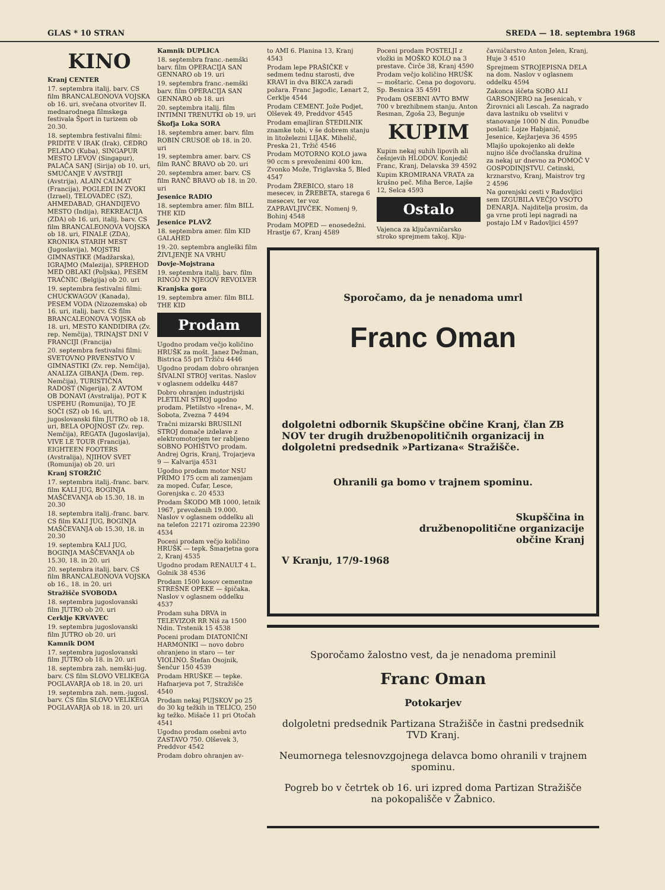GLAS * 10 STRAN SREDA — 18. septembra 1968
KINO
Kranj CENTER
17. septembra italij. barv. CS film BRANCALEONOVA VOJSKA ob 16. uri, svečana otvoritev II. mednarodnega filmskega festivala Šport in turizem ob 20.30.
18. septembra festivalni filmi: PRIDITE V IRAK (Irak), CEDRO PELADO (Kuba), SINGAPUR MESTO LEVOV (Singapur), PALAČA SANJ (Sirija) ob 10. uri, SMUČANJE V AVSTRIJI (Avstrija), ALAIN CALMAT (Francija), POGLEDI IN ZVOKI (Izrael), TELOVADEC (SZ), AHMEDABAD, GHANDIJEVO MESTO (Indija), REKREACIJA (ZDA) ob 16. uri, italij. barv. CS film BRANCALEONOVA VOJSKA ob 18. uri, FINALE (ZDA), KRONIKA STARIH MEST (Jugoslavija), MOJSTRI GIMNASTIKE (Madžarska), IGRAJMO (Malezija), SPREHOD MED OBLAKI (Poljska), PESEM TRAČNIC (Belgija) ob 20. uri
19. septembra festivalni filmi: CHUCKWAGOV (Kanada), PESEM VODA (Nizozemska) ob 16. uri, italij. barv. CS film BRANCALEONOVA VOJSKA ob 18. uri, MESTO KANDIDIRA (Zv. rep. Nemčija), TRINAJST DNI V FRANCIJI (Francija)
20. septembra festivalni filmi: SVETOVNO PRVENSTVO V GIMNASTIKI (Zv. rep. Nemčija), ANALIZA GIBANJA (Dem. rep. Nemčija), TURISTIČNA RADOST (Nigerija), Z AVTOM OB DONAVI (Avstralija), POT K USPEHU (Romunija), TO JE SOČI (SZ) ob 16. uri, jugoslovanski film JUTRO ob 18. uri, BELA OPOJNOST (Zv. rep. Nemčija), REGATA (Jugoslavija), VIVE LE TOUR (Francija), EIGHTEEN FOOTERS (Avstralija), NJIHOV SVET (Romunija) ob 20. uri
Kranj STORŽIČ
17. septembra italij.-franc. barv. film KALI JUG, BOGINJA MAŠČEVANJA ob 15.30, 18. in 20.30
18. septembra italij.-franc. barv. CS film KALI JUG, BOGINJA MAŠČEVANJA ob 15.30, 18. in 20.30
19. septembra KALI JUG, BOGINJA MAŠČEVANJA ob 15.30, 18. in 20. uri
20. septembra italij. barv. CS film BRANCALEONOVA VOJSKA ob 16., 18. in 20. uri
Stražišče SVOBODA
18. septembra jugoslovanski film JUTRO ob 20. uri
Cerklje KRVAVEC
19. septembra jugoslovanski film JUTRO ob 20. uri
Kamnik DOM
17. septembra jugoslovanski film JUTRO ob 18. in 20. uri
18. septembra zah. nemški-jug. barv. CS film SLOVO VELIKEGA POGLAVARJA ob 18. in 20. uri
19. septembra zah. nem.-jugosl. barv. CS film SLOVO VELIKEGA POGLAVARJA ob 18. in 20. uri
Kamnik DUPLICA
18. septembra franc.-nemški barv. film OPERACIJA SAN GENNARO ob 19. uri
19. septembra franc.-nemški barv. film OPERACIJA SAN GENNARO ob 18. uri
20. septembra italij. film INTIMNI TRENUTKI ob 19. uri
Škofja Loka SORA
18. septembra amer. barv. film ROBIN CRUSOE ob 18. in 20. uri
19. septembra amer. barv. CS film RANČ BRAVO ob 20. uri
20. septembra amer. barv. CS film RANČ BRAVO ob 18. in 20. uri
Jesenice RADIO
18. septembra amer. film BILL THE KID
Jesenice PLAVŽ
18. septembra amer. film KID GALAHED
19.-20. septembra angleški film ŽIVLJENJE NA VRHU
Dovje-Mojstrana
19. septembra italij. barv. film RINGO IN NJEGOV REVOLVER
Kranjska gora
19. septembra amer. film BILL THE KID
Prodam
Ugodno prodam večjo količino HRUŠK za mošt. Janez Dežman, Bistrica 55 pri Tržiču 4446
Ugodno prodam dobro ohranjen ŠIVALNI STROJ veritas. Naslov v oglasnem oddelku 4487
Dobro ohranjen industrijski PLETILNI STROJ ugodno prodam. Pletilstvo »Irena«, M. Sobota, Zvezna 7 4494
Tračni mizarski BRUSILNI STROJ domače izdelave z elektromotorjem ter rabljeno SOBNO POHIŠTVO prodam. Andrej Ogris, Kranj, Trojarjeva 9 — Kalvarija 4531
Ugodno prodam motor NSU PRIMO 175 ccm ali zamenjam za moped. Čufar, Lesce, Gorenjska c. 20 4533
Prodam ŠKODO MB 1000, letnik 1967, prevoženih 19.000. Naslov v oglasnem oddelku ali na telefon 22171 oziroma 22390 4534
Poceni prodam večjo količino HRUŠK — tepk. Šmarjetna gora 2, Kranj 4535
Ugodno prodam RENAULT 4 L. Golnik 38 4536
Prodam 1500 kosov cementne STREŠNE OPEKE — špičaka. Naslov v oglasnem oddelku 4537
Prodam suha DRVA in TELEVIZOR RR Niš za 1500 Ndin. Trstenik 15 4538
Poceni prodam DIATONIČNI HARMONIKI — novo dobro ohranjeno in staro — ter VIOLINO. Štefan Osojnik, Šenčur 150 4539
Prodam HRUŠKE — tepke. Hafnarjeva pot 7, Stražišče 4540
Prodam nekaj PUJSKOV po 25 do 30 kg težkih in TELICO, 250 kg težko. Mišače 11 pri Otočah 4541
Ugodno prodam osebni avto ZASTAVO 750. Olševek 3, Preddvor 4542
Prodam dobro ohranjen av-
to AMI 6. Planina 13, Kranj 4543
Prodam lepe PRAŠIČKE v sedmem tednu starosti, dve KRAVI in dva BIKCA zaradi požara. Franc Jagodic, Lenart 2, Cerklje 4544
Prodam CEMENT. Jože Podjet, Olševek 49, Preddvor 4545
Prodam emajliran ŠTEDILNIK znamke tobi, v še dobrem stanju in litoželezni LIJAK. Mihelič, Preska 21, Tržič 4546
Prodam MOTORNO KOLO jawa 90 ccm s prevoženimi 400 km. Zvonko Može, Triglavska 5, Bled 4547
Prodam ŽREBICO, staro 18 mesecev, in ŽREBETA, starega 6 mesecev, ter voz ZAPRAVLJIVČEK. Nomenj 9, Bohinj 4548
Prodam MOPED — enosedežni. Hrastje 67, Kranj 4589
Poceni prodam POSTELJI z vložki in MOŠKO KOLO na 3 prestave. Čirče 38, Kranj 4590
Prodam večjo količino HRUŠK — moštaric. Cena po dogovoru. Sp. Besnica 35 4591
Prodam OSEBNI AVTO BMW 700 v brezhibnem stanju. Anton Resman, Zgoša 23, Begunje
KUPIM
Kupim nekaj suhih lipovih ali češnjevih HLODOV. Konjedič Franc, Kranj, Delavska 39 4592
Kupim KROMIRANA VRATA za krušno peč. Miha Berce, Lajše 12, Selca 4593
Ostalo
Vajenca za ključavničarsko stroko sprejmem takoj. Klju-
čavničarstvo Anton Jelen, Kranj, Huje 3 4510
Sprejmem STROJEPISNA DELA na dom. Naslov v oglasnem oddelku 4594
Zakonca iščeta SOBO ALI GARSONJERO na Jesenicah, v Žirovnici ali Lescah. Za nagrado dava lastniku ob vselitvi v stanovanje 1000 N din. Ponudbe poslati: Lojze Habjanič, Jesenice, Kejžarjeva 36 4595
Mlajšo upokojenko ali dekle nujno išče dvočlanska družina za nekaj ur dnevno za POMOČ V GOSPODINJSTVU. Cetinski, krznarstvo, Kranj, Maistrov trg 2 4596
Na gorenjski cesti v Radovljici sem IZGUBILA VEČJO VSOTO DENARJA. Najditelja prosim, da ga vrne proti lepi nagradi na postajo LM v Radovljici 4597
Sporočamo, da je nenadoma umrl
Franc Oman
dolgoletni odbornik Skupščine občine Kranj, član ZB NOV ter drugih družbenopolitičnih organizacij in dolgoletni predsednik »Partizana« Stražišče.
Ohranili ga bomo v trajnem spominu.
Skupščina in
družbenopolitične organizacije
občine Kranj
V Kranju, 17/9-1968
Sporočamo žalostno vest, da je nenadoma preminil
Franc Oman
Potokarjev
dolgoletni predsednik Partizana Stražišče in častni predsednik TVD Kranj.
Neumornega telesnovzgojnega delavca bomo ohranili v trajnem spominu.
Pogreb bo v četrtek ob 16. uri izpred doma Partizan Stražišče na pokopališče v Žabnico.